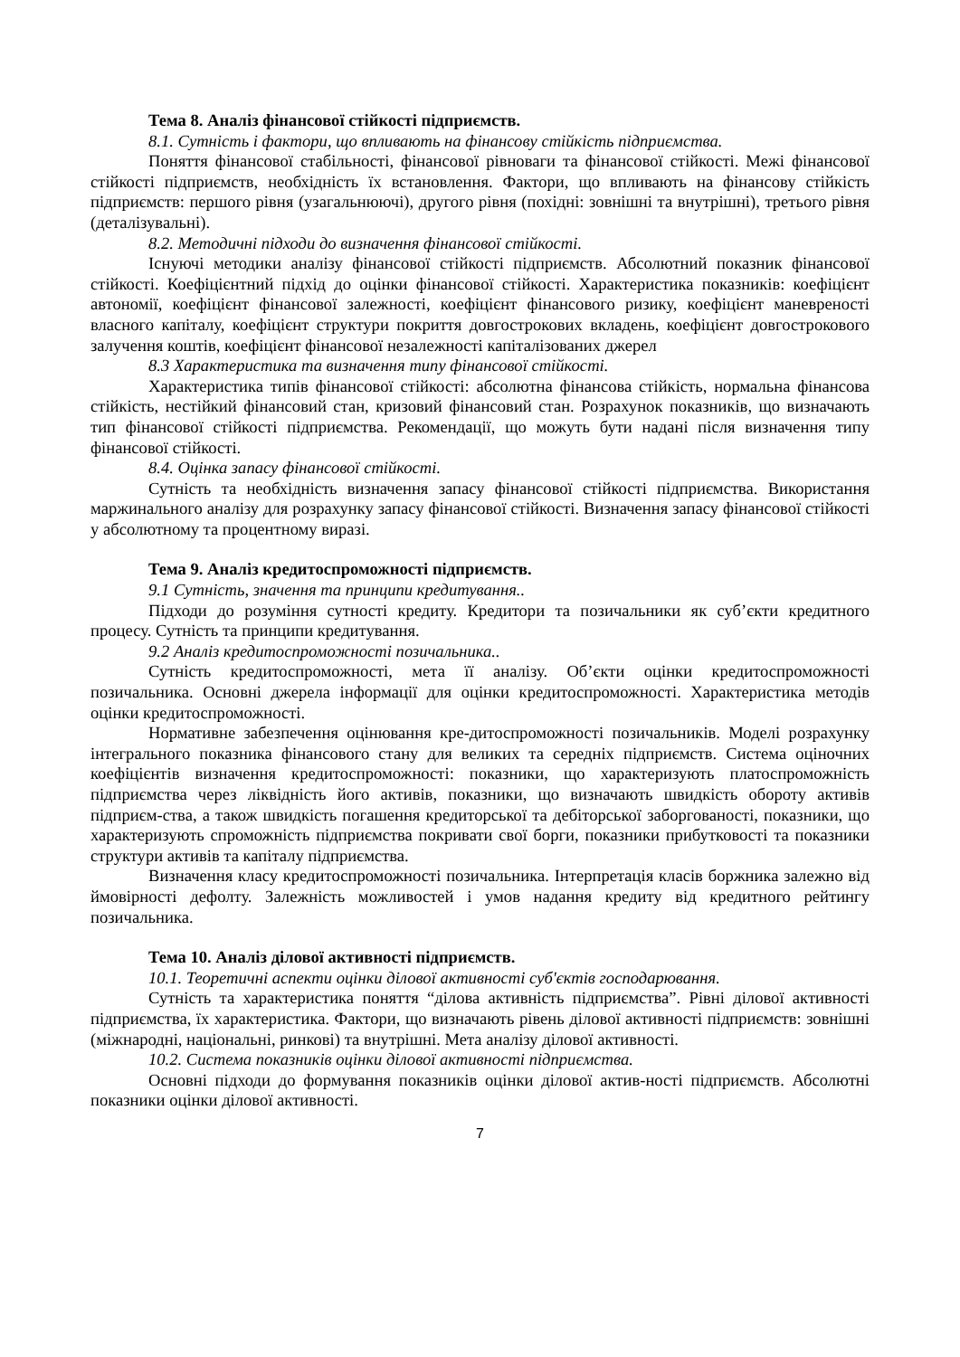Тема 8. Аналіз фінансової стійкості підприємств.
8.1. Сутність і фактори, що впливають на фінансову стійкість підприємства.
Поняття фінансової стабільності, фінансової рівноваги та фінансової стійкості. Межі фінансової стійкості підприємств, необхідність їх встановлення. Фактори, що впливають на фінансову стійкість підприємств: першого рівня (узагальнюючі), другого рівня (похідні: зовнішні та внутрішні), третього рівня (деталізувальні).
8.2. Методичні підходи до визначення фінансової стійкості.
Існуючі методики аналізу фінансової стійкості підприємств. Абсолютний показник фінансової стійкості. Коефіцієнтний підхід до оцінки фінансової стійкості. Характеристика показників: коефіцієнт автономії, коефіцієнт фінансової залежності, коефіцієнт фінансового ризику, коефіцієнт маневреності власного капіталу, коефіцієнт структури покриття довгострокових вкладень, коефіцієнт довгострокового залучення коштів, коефіцієнт фінансової незалежності капіталізованих джерел
8.3 Характеристика та визначення типу фінансової стійкості.
Характеристика типів фінансової стійкості: абсолютна фінансова стійкість, нормальна фінансова стійкість, нестійкий фінансовий стан, кризовий фінансовий стан. Розрахунок показників, що визначають тип фінансової стійкості підприємства. Рекомендації, що можуть бути надані після визначення типу фінансової стійкості.
8.4. Оцінка запасу фінансової стійкості.
Сутність та необхідність визначення запасу фінансової стійкості підприємства. Використання маржинального аналізу для розрахунку запасу фінансової стійкості. Визначення запасу фінансової стійкості у абсолютному та процентному виразі.
Тема 9. Аналіз кредитоспроможності підприємств.
9.1 Сутність, значення та принципи кредитування..
Підходи до розуміння сутності кредиту. Кредитори та позичальники як суб’єкти кредитного процесу. Сутність та принципи кредитування.
9.2 Аналіз кредитоспроможності позичальника..
Сутність кредитоспроможності, мета її аналізу. Об’єкти оцінки кредитоспроможності позичальника. Основні джерела інформації для оцінки кредитоспроможності. Характеристика методів оцінки кредитоспроможності.
Нормативне забезпечення оцінювання кре-дитоспроможності позичальників. Моделі розрахунку інтегрального показника фінансового стану для великих та середніх підприємств. Система оціночних коефіцієнтів визначення кредитоспроможності: показники, що характеризують платоспроможність підприємства через ліквідність його активів, показники, що визначають швидкість обороту активів підприєм-ства, а також швидкість погашення кредиторської та дебіторської заборгованості, показники, що характеризують спроможність підприємства покривати свої борги, показники прибутковості та показники структури активів та капіталу підприємства.
Визначення класу кредитоспроможності позичальника. Інтерпретація класів боржника залежно від ймовірності дефолту. Залежність можливостей і умов надання кредиту від кредитного рейтингу позичальника.
Тема 10. Аналіз ділової активності підприємств.
10.1. Теоретичні аспекти оцінки ділової активності суб'єктів господарювання.
Сутність та характеристика поняття “ділова активність підприємства”. Рівні ділової активності підприємства, їх характеристика. Фактори, що визначають рівень ділової активності підприємств: зовнішні (міжнародні, національні, ринкові) та внутрішні. Мета аналізу ділової активності.
10.2. Система показників оцінки ділової активності підприємства.
Основні підходи до формування показників оцінки ділової актив-ності підприємств. Абсолютні показники оцінки ділової активності.
7